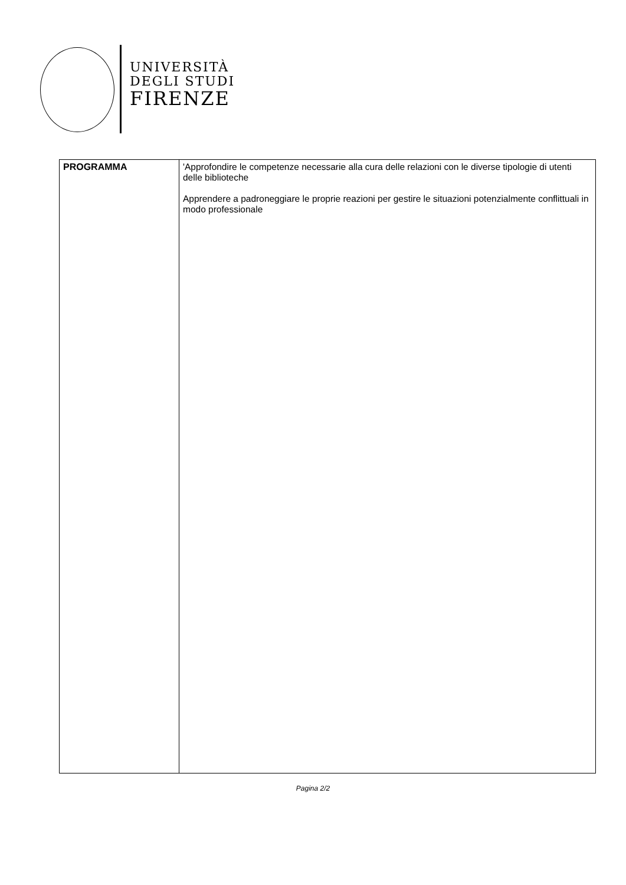UNIVERSITÀ
DEGLI STUDI
FIRENZE
| PROGRAMMA | 'Approfondire le competenze necessarie alla cura delle relazioni con le diverse tipologie di utenti delle biblioteche Apprendere a padroneggiare le proprie reazioni per gestire le situazioni potenzialmente conflittuali in modo professionale |
Pagina 2/2